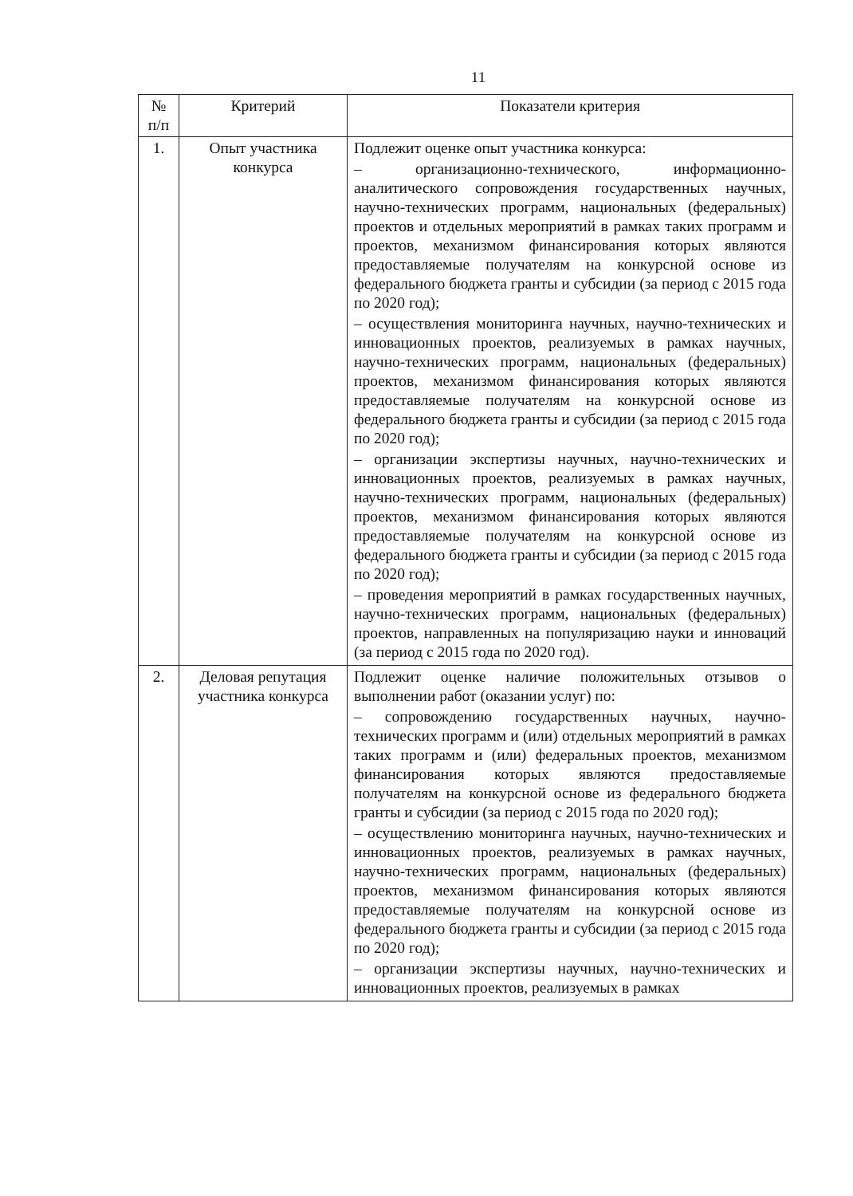11
| № п/п | Критерий | Показатели критерия |
| --- | --- | --- |
| 1. | Опыт участника конкурса | Подлежит оценке опыт участника конкурса: – организационно-технического, информационно-аналитического сопровождения государственных научных, научно-технических программ, национальных (федеральных) проектов и отдельных мероприятий в рамках таких программ и проектов, механизмом финансирования которых являются предоставляемые получателям на конкурсной основе из федерального бюджета гранты и субсидии (за период с 2015 года по 2020 год); – осуществления мониторинга научных, научно-технических и инновационных проектов, реализуемых в рамках научных, научно-технических программ, национальных (федеральных) проектов, механизмом финансирования которых являются предоставляемые получателям на конкурсной основе из федерального бюджета гранты и субсидии (за период с 2015 года по 2020 год); – организации экспертизы научных, научно-технических и инновационных проектов, реализуемых в рамках научных, научно-технических программ, национальных (федеральных) проектов, механизмом финансирования которых являются предоставляемые получателям на конкурсной основе из федерального бюджета гранты и субсидии (за период с 2015 года по 2020 год); – проведения мероприятий в рамках государственных научных, научно-технических программ, национальных (федеральных) проектов, направленных на популяризацию науки и инноваций (за период с 2015 года по 2020 год). |
| 2. | Деловая репутация участника конкурса | Подлежит оценке наличие положительных отзывов о выполнении работ (оказании услуг) по: – сопровождению государственных научных, научно-технических программ и (или) отдельных мероприятий в рамках таких программ и (или) федеральных проектов, механизмом финансирования которых являются предоставляемые получателям на конкурсной основе из федерального бюджета гранты и субсидии (за период с 2015 года по 2020 год); – осуществлению мониторинга научных, научно-технических и инновационных проектов, реализуемых в рамках научных, научно-технических программ, национальных (федеральных) проектов, механизмом финансирования которых являются предоставляемые получателям на конкурсной основе из федерального бюджета гранты и субсидии (за период с 2015 года по 2020 год); – организации экспертизы научных, научно-технических и инновационных проектов, реализуемых в рамках |